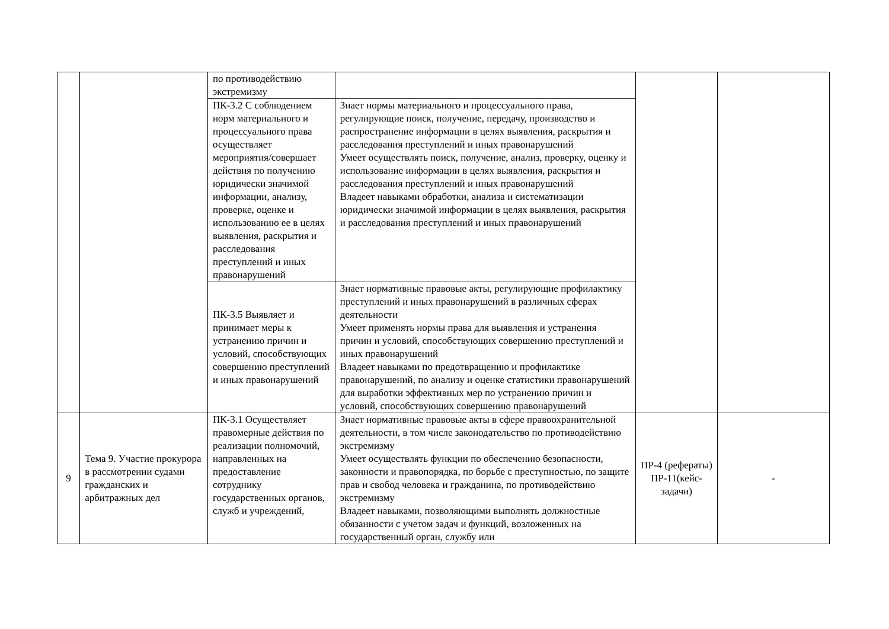| | | по противодействию экстремизму | | | |
| | | ПК-3.2 С соблюдением норм материального и процессуального права осуществляет мероприятия/совершает действия по получению юридически значимой информации, анализу, проверке, оценке и использованию ее в целях выявления, раскрытия и расследования преступлений и иных правонарушений | Знает нормы материального и процессуального права, регулирующие поиск, получение, передачу, производство и распространение информации в целях выявления, раскрытия и расследования преступлений и иных правонарушений Умеет осуществлять поиск, получение, анализ, проверку, оценку и использование информации в целях выявления, раскрытия и расследования преступлений и иных правонарушений Владеет навыками обработки, анализа и систематизации юридически значимой информации в целях выявления, раскрытия и расследования преступлений и иных правонарушений | | |
| | | ПК-3.5 Выявляет и принимает меры к устранению причин и условий, способствующих совершению преступлений и иных правонарушений | Знает нормативные правовые акты, регулирующие профилактику преступлений и иных правонарушений в различных сферах деятельности Умеет применять нормы права для выявления и устранения причин и условий, способствующих совершению преступлений и иных правонарушений Владеет навыками по предотвращению и профилактике правонарушений, по анализу и оценке статистики правонарушений для выработки эффективных мер по устранению причин и условий, способствующих совершению правонарушений | | |
| 9 | Тема 9. Участие прокурора в рассмотрении судами гражданских и арбитражных дел | ПК-3.1 Осуществляет правомерные действия по реализации полномочий, направленных на предоставление сотруднику государственных органов, служб и учреждений, | Знает нормативные правовые акты в сфере правоохранительной деятельности, в том числе законодательство по противодействию экстремизму Умеет осуществлять функции по обеспечению безопасности, законности и правопорядка, по борьбе с преступностью, по защите прав и свобод человека и гражданина, по противодействию экстремизму Владеет навыками, позволяющими выполнять должностные обязанности с учетом задач и функций, возложенных на государственный орган, службу или | ПР-4 (рефераты) ПР-11(кейс-задачи) | - |